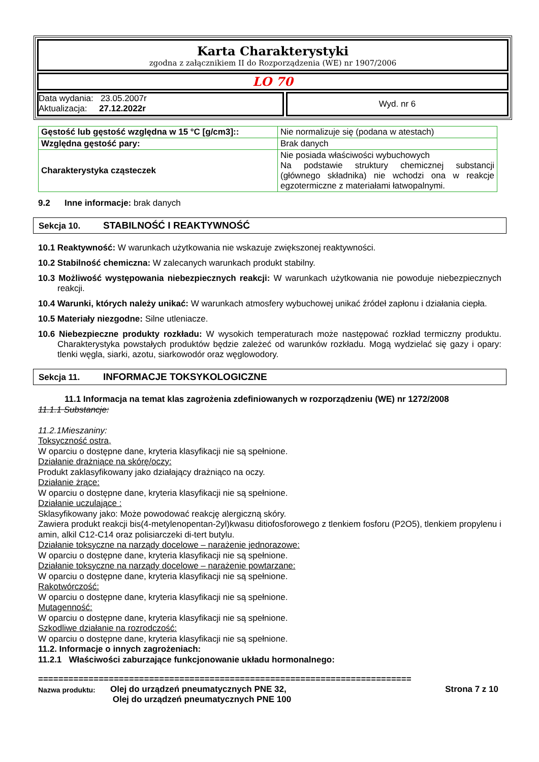Karta Charakterystyki
zgodna z załącznikiem II do Rozporządzenia (WE) nr 1907/2006
LO 70
Data wydania: 23.05.2007r
Aktualizacja: 27.12.2022r
Wyd. nr 6
| Gęstość lub gęstość względna w 15 °C [g/cm3]:: | Nie normalizuje się (podana w atestach) |
| Względna gęstość pary: | Brak danych |
| Charakterystyka cząsteczek | Nie posiada właściwości wybuchowych Na podstawie struktury chemicznej substancji (głównego składnika) nie wchodzi ona w reakcje egzotermiczne z materiałami łatwopalnymi. |
9.2 Inne informacje: brak danych
Sekcja 10. STABILNOŚĆ I REAKTYWNOŚĆ
10.1 Reaktywność: W warunkach użytkowania nie wskazuje zwiększonej reaktywności.
10.2 Stabilność chemiczna: W zalecanych warunkach produkt stabilny.
10.3 Możliwość występowania niebezpiecznych reakcji: W warunkach użytkowania nie powoduje niebezpiecznych reakcji.
10.4 Warunki, których należy unikać: W warunkach atmosfery wybuchowej unikać źródeł zapłonu i działania ciepła.
10.5 Materiały niezgodne: Silne utleniacze.
10.6 Niebezpieczne produkty rozkładu: W wysokich temperaturach może następować rozkład termiczny produktu. Charakterystyka powstałych produktów będzie zależeć od warunków rozkładu. Mogą wydzielać się gazy i opary: tlenki węgla, siarki, azotu, siarkowodór oraz węglowodory.
Sekcja 11. INFORMACJE TOKSYKOLOGICZNE
11.1 Informacja na temat klas zagrożenia zdefiniowanych w rozporządzeniu (WE) nr 1272/2008
11.1.1 Substancje:
11.2.1Mieszaniny:
Toksyczność ostra,
W oparciu o dostępne dane, kryteria klasyfikacji nie są spełnione.
Działanie drażniące na skórę/oczy:
Produkt zaklasyfikowany jako działający drażniąco na oczy.
Działanie żrące:
W oparciu o dostępne dane, kryteria klasyfikacji nie są spełnione.
Działanie uczulające :
Sklasyfikowany jako: Może powodować reakcję alergiczną skóry.
Zawiera produkt reakcji bis(4-metylenopentan-2yl)kwasu ditiofosforowego z tlenkiem fosforu (P2O5), tlenkiem propylenu i amin, alkil C12-C14 oraz polisiarczeki di-tert butylu.
Działanie toksyczne na narządy docelowe – narażenie jednorazowe:
W oparciu o dostępne dane, kryteria klasyfikacji nie są spełnione.
Działanie toksyczne na narządy docelowe – narażenie powtarzane:
W oparciu o dostępne dane, kryteria klasyfikacji nie są spełnione.
Rakotwórczość:
W oparciu o dostępne dane, kryteria klasyfikacji nie są spełnione.
Mutagenność:
W oparciu o dostępne dane, kryteria klasyfikacji nie są spełnione.
Szkodliwe działanie na rozrodczość:
W oparciu o dostępne dane, kryteria klasyfikacji nie są spełnione.
11.2. Informacje o innych zagrożeniach:
11.2.1 Właściwości zaburzające funkcjonowanie układu hormonalnego:
==========================================================================
Nazwa produktu:
Olej do urządzeń pneumatycznych PNE 32,
Olej do urządzeń pneumatycznych PNE 100
Strona 7 z 10